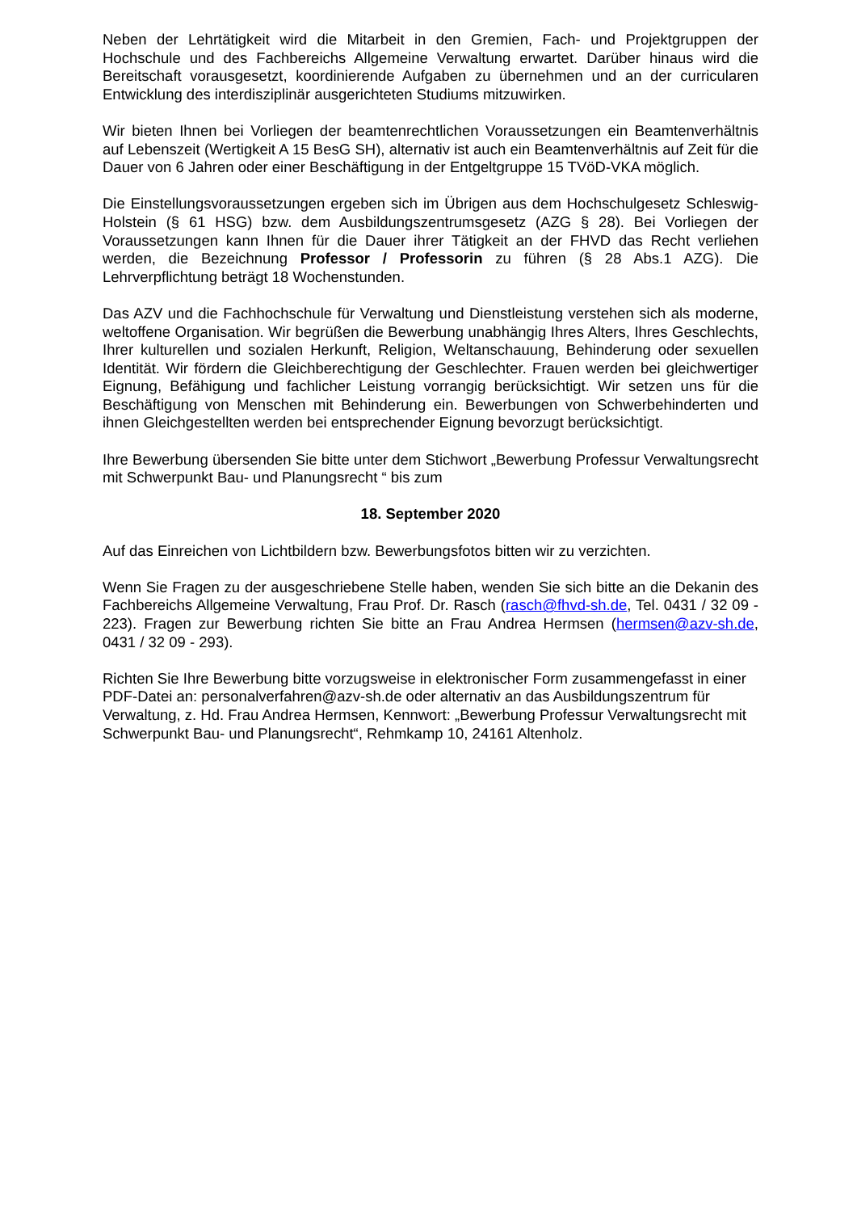Neben der Lehrtätigkeit wird die Mitarbeit in den Gremien, Fach- und Projektgruppen der Hochschule und des Fachbereichs Allgemeine Verwaltung erwartet. Darüber hinaus wird die Bereitschaft vorausgesetzt, koordinierende Aufgaben zu übernehmen und an der curricularen Entwicklung des interdisziplinär ausgerichteten Studiums mitzuwirken.
Wir bieten Ihnen bei Vorliegen der beamtenrechtlichen Voraussetzungen ein Beamtenverhältnis auf Lebenszeit (Wertigkeit A 15 BesG SH), alternativ ist auch ein Beamtenverhältnis auf Zeit für die Dauer von 6 Jahren oder einer Beschäftigung in der Entgeltgruppe 15 TVöD-VKA möglich.
Die Einstellungsvoraussetzungen ergeben sich im Übrigen aus dem Hochschulgesetz Schleswig-Holstein (§ 61 HSG) bzw. dem Ausbildungszentrumsgesetz (AZG § 28). Bei Vorliegen der Voraussetzungen kann Ihnen für die Dauer ihrer Tätigkeit an der FHVD das Recht verliehen werden, die Bezeichnung Professor / Professorin zu führen (§ 28 Abs.1 AZG). Die Lehrverpflichtung beträgt 18 Wochenstunden.
Das AZV und die Fachhochschule für Verwaltung und Dienstleistung verstehen sich als moderne, weltoffene Organisation. Wir begrüßen die Bewerbung unabhängig Ihres Alters, Ihres Geschlechts, Ihrer kulturellen und sozialen Herkunft, Religion, Weltanschauung, Behinderung oder sexuellen Identität. Wir fördern die Gleichberechtigung der Geschlechter. Frauen werden bei gleichwertiger Eignung, Befähigung und fachlicher Leistung vorrangig berücksichtigt. Wir setzen uns für die Beschäftigung von Menschen mit Behinderung ein. Bewerbungen von Schwerbehinderten und ihnen Gleichgestellten werden bei entsprechender Eignung bevorzugt berücksichtigt.
Ihre Bewerbung übersenden Sie bitte unter dem Stichwort „Bewerbung Professur Verwaltungsrecht mit Schwerpunkt Bau- und Planungsrecht “ bis zum
18. September 2020
Auf das Einreichen von Lichtbildern bzw. Bewerbungsfotos bitten wir zu verzichten.
Wenn Sie Fragen zu der ausgeschriebene Stelle haben, wenden Sie sich bitte an die Dekanin des Fachbereichs Allgemeine Verwaltung, Frau Prof. Dr. Rasch (rasch@fhvd-sh.de, Tel. 0431 / 32 09 - 223). Fragen zur Bewerbung richten Sie bitte an Frau Andrea Hermsen (hermsen@azv-sh.de, 0431 / 32 09 - 293).
Richten Sie Ihre Bewerbung bitte vorzugsweise in elektronischer Form zusammengefasst in einer PDF-Datei an: personalverfahren@azv-sh.de oder alternativ an das Ausbildungszentrum für Verwaltung, z. Hd. Frau Andrea Hermsen, Kennwort: „Bewerbung Professur Verwaltungsrecht mit Schwerpunkt Bau- und Planungsrecht“, Rehmkamp 10, 24161 Altenholz.